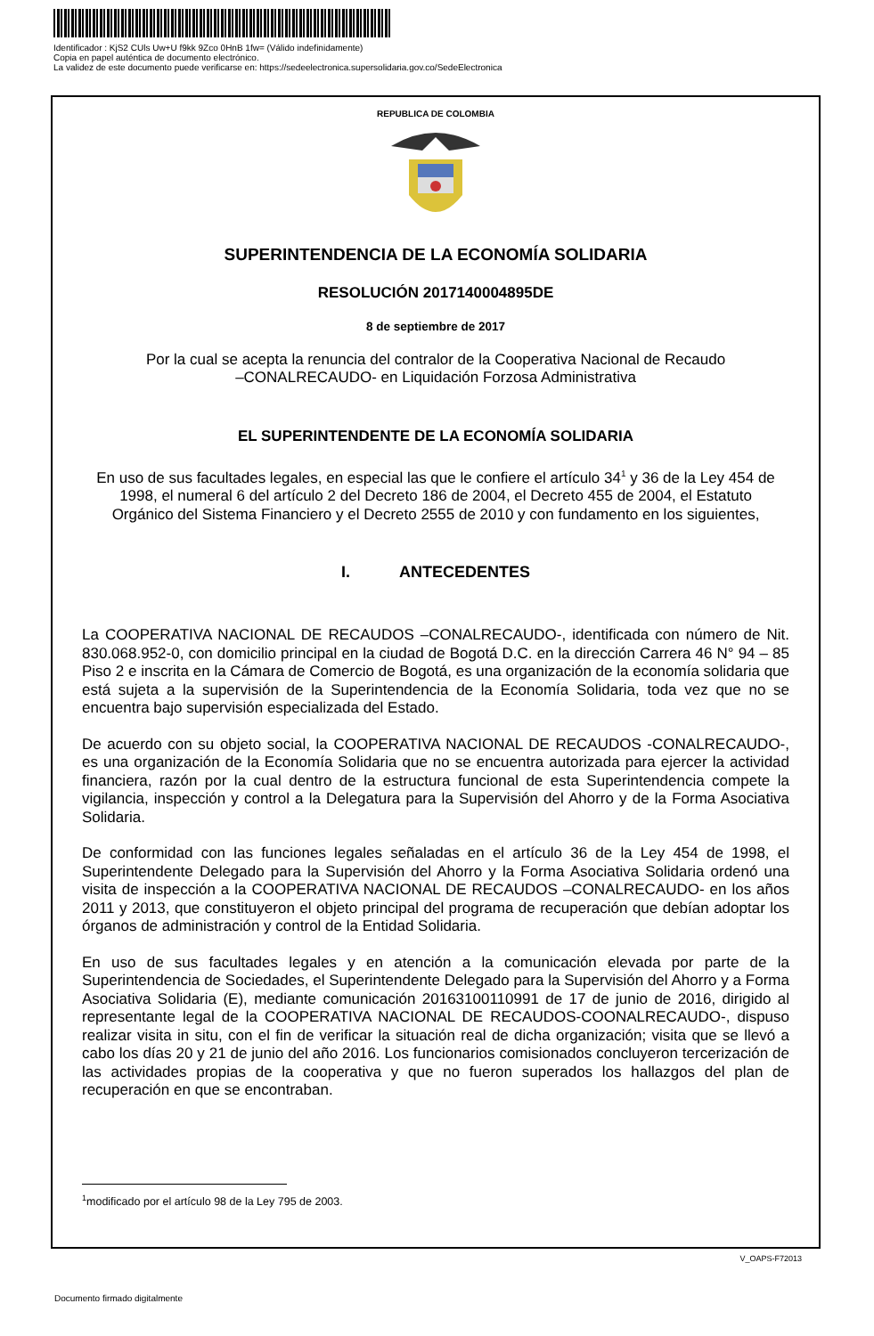Identificador : KjS2 CUls Uw+U f9kk 9Zco 0HnB 1fw= (Válido indefinidamente)
Copia en papel auténtica de documento electrónico.
La validez de este documento puede verificarse en: https://sedeelectronica.supersolidaria.gov.co/SedeElectronica
REPUBLICA DE COLOMBIA
SUPERINTENDENCIA DE LA ECONOMÍA SOLIDARIA
RESOLUCIÓN 2017140004895DE
8 de septiembre de 2017
Por la cual se acepta la renuncia del contralor de la Cooperativa Nacional de Recaudo
–CONALRECAUDO- en Liquidación Forzosa Administrativa
EL SUPERINTENDENTE DE LA ECONOMÍA SOLIDARIA
En uso de sus facultades legales, en especial las que le confiere el artículo 34<sup>1</sup> y 36 de la Ley 454 de
1998, el numeral 6 del artículo 2 del Decreto 186 de 2004, el Decreto 455 de 2004, el Estatuto
Orgánico del Sistema Financiero y el Decreto 2555 de 2010 y con fundamento en los siguientes,
I. ANTECEDENTES
La COOPERATIVA NACIONAL DE RECAUDOS –CONALRECAUDO-, identificada con número de Nit. 830.068.952-0, con domicilio principal en la ciudad de Bogotá D.C. en la dirección Carrera 46 N° 94 – 85 Piso 2 e inscrita en la Cámara de Comercio de Bogotá, es una organización de la economía solidaria que está sujeta a la supervisión de la Superintendencia de la Economía Solidaria, toda vez que no se encuentra bajo supervisión especializada del Estado.
De acuerdo con su objeto social, la COOPERATIVA NACIONAL DE RECAUDOS -CONALRECAUDO-, es una organización de la Economía Solidaria que no se encuentra autorizada para ejercer la actividad financiera, razón por la cual dentro de la estructura funcional de esta Superintendencia compete la vigilancia, inspección y control a la Delegatura para la Supervisión del Ahorro y de la Forma Asociativa Solidaria.
De conformidad con las funciones legales señaladas en el artículo 36 de la Ley 454 de 1998, el Superintendente Delegado para la Supervisión del Ahorro y la Forma Asociativa Solidaria ordenó una visita de inspección a la COOPERATIVA NACIONAL DE RECAUDOS –CONALRECAUDO- en los años 2011 y 2013, que constituyeron el objeto principal del programa de recuperación que debían adoptar los órganos de administración y control de la Entidad Solidaria.
En uso de sus facultades legales y en atención a la comunicación elevada por parte de la Superintendencia de Sociedades, el Superintendente Delegado para la Supervisión del Ahorro y a Forma Asociativa Solidaria (E), mediante comunicación 20163100110991 de 17 de junio de 2016, dirigido al representante legal de la COOPERATIVA NACIONAL DE RECAUDOS-COONALRECAUDO-, dispuso realizar visita in situ, con el fin de verificar la situación real de dicha organización; visita que se llevó a cabo los días 20 y 21 de junio del año 2016. Los funcionarios comisionados concluyeron tercerización de las actividades propias de la cooperativa y que no fueron superados los hallazgos del plan de recuperación en que se encontraban.
<sup>1</sup> modificado por el artículo 98 de la Ley 795 de 2003.
V_OAPS-F72013
Documento firmado digitalmente